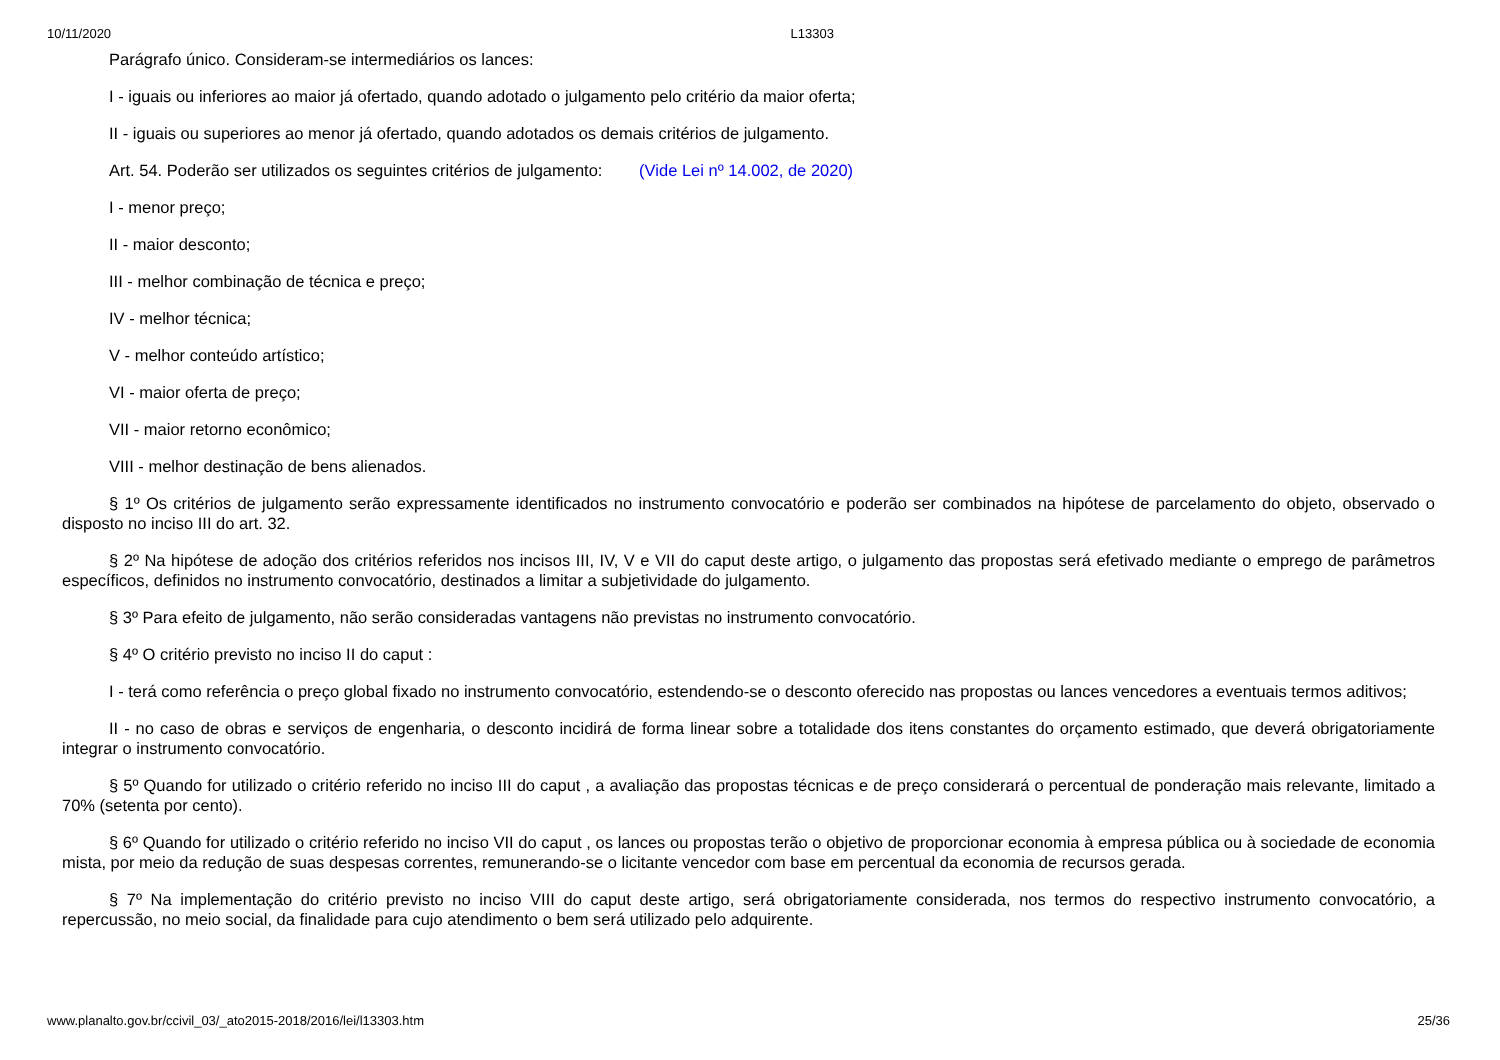10/11/2020 L13303
Parágrafo único. Consideram-se intermediários os lances:
I - iguais ou inferiores ao maior já ofertado, quando adotado o julgamento pelo critério da maior oferta;
II - iguais ou superiores ao menor já ofertado, quando adotados os demais critérios de julgamento.
Art. 54. Poderão ser utilizados os seguintes critérios de julgamento: (Vide Lei nº 14.002, de 2020)
I - menor preço;
II - maior desconto;
III - melhor combinação de técnica e preço;
IV - melhor técnica;
V - melhor conteúdo artístico;
VI - maior oferta de preço;
VII - maior retorno econômico;
VIII - melhor destinação de bens alienados.
§ 1º Os critérios de julgamento serão expressamente identificados no instrumento convocatório e poderão ser combinados na hipótese de parcelamento do objeto, observado o disposto no inciso III do art. 32.
§ 2º Na hipótese de adoção dos critérios referidos nos incisos III, IV, V e VII do caput deste artigo, o julgamento das propostas será efetivado mediante o emprego de parâmetros específicos, definidos no instrumento convocatório, destinados a limitar a subjetividade do julgamento.
§ 3º Para efeito de julgamento, não serão consideradas vantagens não previstas no instrumento convocatório.
§ 4º O critério previsto no inciso II do caput :
I - terá como referência o preço global fixado no instrumento convocatório, estendendo-se o desconto oferecido nas propostas ou lances vencedores a eventuais termos aditivos;
II - no caso de obras e serviços de engenharia, o desconto incidirá de forma linear sobre a totalidade dos itens constantes do orçamento estimado, que deverá obrigatoriamente integrar o instrumento convocatório.
§ 5º Quando for utilizado o critério referido no inciso III do caput , a avaliação das propostas técnicas e de preço considerará o percentual de ponderação mais relevante, limitado a 70% (setenta por cento).
§ 6º Quando for utilizado o critério referido no inciso VII do caput , os lances ou propostas terão o objetivo de proporcionar economia à empresa pública ou à sociedade de economia mista, por meio da redução de suas despesas correntes, remunerando-se o licitante vencedor com base em percentual da economia de recursos gerada.
§ 7º Na implementação do critério previsto no inciso VIII do caput deste artigo, será obrigatoriamente considerada, nos termos do respectivo instrumento convocatório, a repercussão, no meio social, da finalidade para cujo atendimento o bem será utilizado pelo adquirente.
www.planalto.gov.br/ccivil_03/_ato2015-2018/2016/lei/l13303.htm 25/36